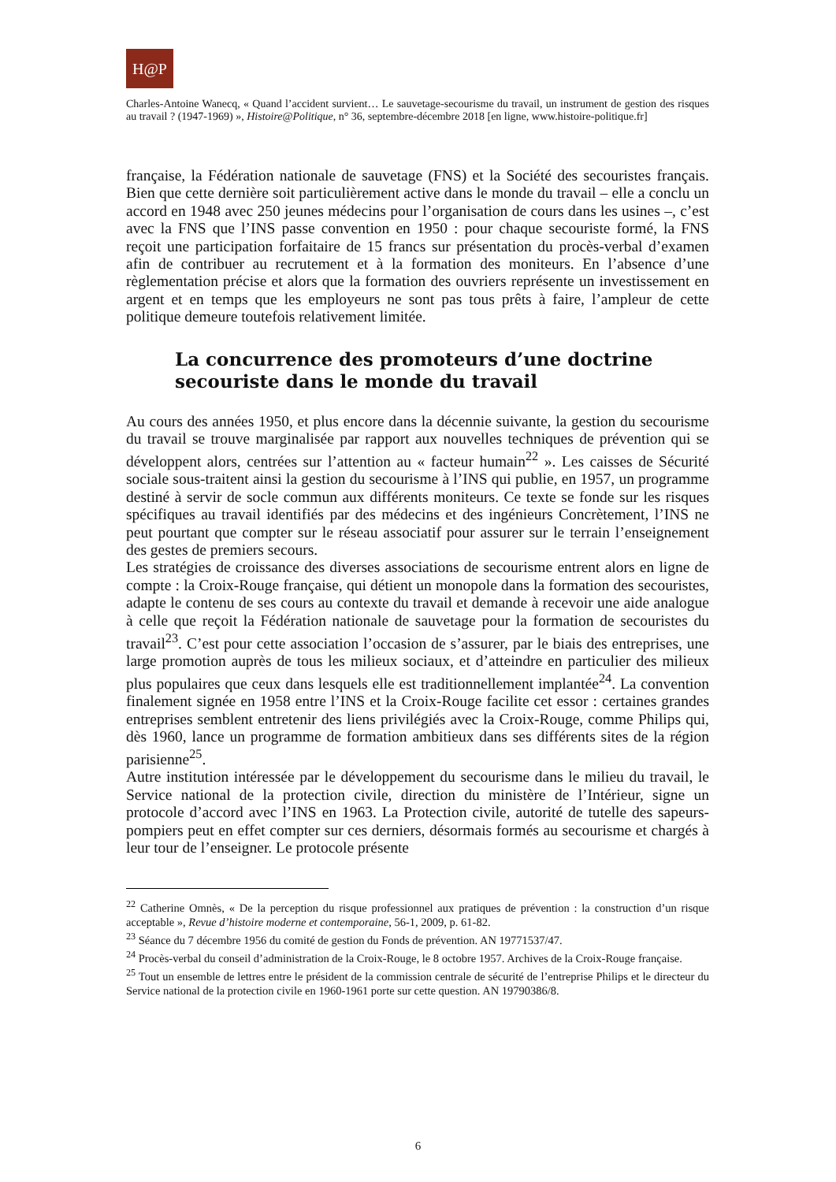H@P
Charles-Antoine Wanecq, « Quand l’accident survient… Le sauvetage-secourisme du travail, un instrument de gestion des risques au travail ? (1947-1969) », Histoire@Politique, n° 36, septembre-décembre 2018 [en ligne, www.histoire-politique.fr]
française, la Fédération nationale de sauvetage (FNS) et la Société des secouristes français. Bien que cette dernière soit particulièrement active dans le monde du travail – elle a conclu un accord en 1948 avec 250 jeunes médecins pour l’organisation de cours dans les usines –, c’est avec la FNS que l’INS passe convention en 1950 : pour chaque secouriste formé, la FNS reçoit une participation forfaitaire de 15 francs sur présentation du procès-verbal d’examen afin de contribuer au recrutement et à la formation des moniteurs. En l’absence d’une règlementation précise et alors que la formation des ouvriers représente un investissement en argent et en temps que les employeurs ne sont pas tous prêts à faire, l’ampleur de cette politique demeure toutefois relativement limitée.
La concurrence des promoteurs d’une doctrine secouriste dans le monde du travail
Au cours des années 1950, et plus encore dans la décennie suivante, la gestion du secourisme du travail se trouve marginalisée par rapport aux nouvelles techniques de prévention qui se développent alors, centrées sur l’attention au « facteur humain<sup>22</sup> ». Les caisses de Sécurité sociale sous-traitent ainsi la gestion du secourisme à l’INS qui publie, en 1957, un programme destiné à servir de socle commun aux différents moniteurs. Ce texte se fonde sur les risques spécifiques au travail identifiés par des médecins et des ingénieurs Concrètement, l’INS ne peut pourtant que compter sur le réseau associatif pour assurer sur le terrain l’enseignement des gestes de premiers secours.
Les stratégies de croissance des diverses associations de secourisme entrent alors en ligne de compte : la Croix-Rouge française, qui détient un monopole dans la formation des secouristes, adapte le contenu de ses cours au contexte du travail et demande à recevoir une aide analogue à celle que reçoit la Fédération nationale de sauvetage pour la formation de secouristes du travail<sup>23</sup>. C’est pour cette association l’occasion de s’assurer, par le biais des entreprises, une large promotion auprès de tous les milieux sociaux, et d’atteindre en particulier des milieux plus populaires que ceux dans lesquels elle est traditionnellement implantée<sup>24</sup>. La convention finalement signée en 1958 entre l’INS et la Croix-Rouge facilite cet essor : certaines grandes entreprises semblent entretenir des liens privilégiés avec la Croix-Rouge, comme Philips qui, dès 1960, lance un programme de formation ambitieux dans ses différents sites de la région parisienne<sup>25</sup>.
Autre institution intéressée par le développement du secourisme dans le milieu du travail, le Service national de la protection civile, direction du ministère de l’Intérieur, signe un protocole d’accord avec l’INS en 1963. La Protection civile, autorité de tutelle des sapeurs-pompiers peut en effet compter sur ces derniers, désormais formés au secourisme et chargés à leur tour de l’enseigner. Le protocole présente
<sup>22</sup> Catherine Omnès, « De la perception du risque professionnel aux pratiques de prévention : la construction d’un risque acceptable », Revue d’histoire moderne et contemporaine, 56-1, 2009, p. 61-82.
<sup>23</sup> Séance du 7 décembre 1956 du comité de gestion du Fonds de prévention. AN 19771537/47.
<sup>24</sup> Procès-verbal du conseil d’administration de la Croix-Rouge, le 8 octobre 1957. Archives de la Croix-Rouge française.
<sup>25</sup> Tout un ensemble de lettres entre le président de la commission centrale de sécurité de l’entreprise Philips et le directeur du Service national de la protection civile en 1960-1961 porte sur cette question. AN 19790386/8.
6